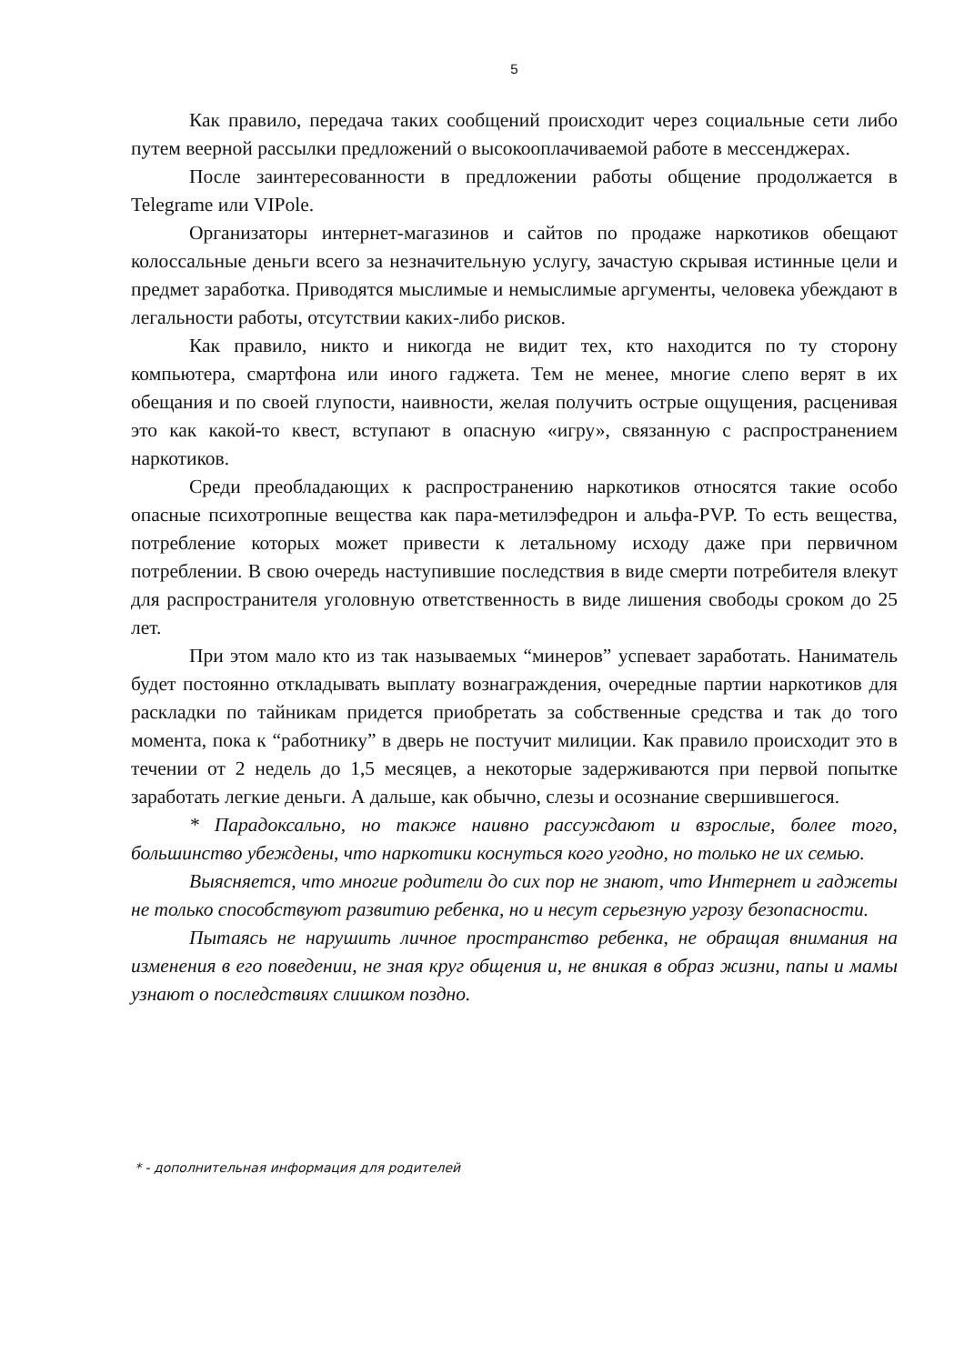5
Как правило, передача таких сообщений происходит через социальные сети либо путем веерной рассылки предложений о высокооплачиваемой работе в мессенджерах.
После заинтересованности в предложении работы общение продолжается в Telegrame или VIPole.
Организаторы интернет-магазинов и сайтов по продаже наркотиков обещают колоссальные деньги всего за незначительную услугу, зачастую скрывая истинные цели и предмет заработка. Приводятся мыслимые и немыслимые аргументы, человека убеждают в легальности работы, отсутствии каких-либо рисков.
Как правило, никто и никогда не видит тех, кто находится по ту сторону компьютера, смартфона или иного гаджета. Тем не менее, многие слепо верят в их обещания и по своей глупости, наивности, желая получить острые ощущения, расценивая это как какой-то квест, вступают в опасную «игру», связанную с распространением наркотиков.
Среди преобладающих к распространению наркотиков относятся такие особо опасные психотропные вещества как пара-метилэфедрон и альфа-PVP. То есть вещества, потребление которых может привести к летальному исходу даже при первичном потреблении. В свою очередь наступившие последствия в виде смерти потребителя влекут для распространителя уголовную ответственность в виде лишения свободы сроком до 25 лет.
При этом мало кто из так называемых “минеров” успевает заработать. Наниматель будет постоянно откладывать выплату вознаграждения, очередные партии наркотиков для раскладки по тайникам придется приобретать за собственные средства и так до того момента, пока к “работнику” в дверь не постучит милиции. Как правило происходит это в течении от 2 недель до 1,5 месяцев, а некоторые задерживаются при первой попытке заработать легкие деньги. А дальше, как обычно, слезы и осознание свершившегося.
* Парадоксально, но также наивно рассуждают и взрослые, более того, большинство убеждены, что наркотики коснуться кого угодно, но только не их семью.
Выясняется, что многие родители до сих пор не знают, что Интернет и гаджеты не только способствуют развитию ребенка, но и несут серьезную угрозу безопасности.
Пытаясь не нарушить личное пространство ребенка, не обращая внимания на изменения в его поведении, не зная круг общения и, не вникая в образ жизни, папы и мамы узнают о последствиях слишком поздно.
* - дополнительная информация для родителей